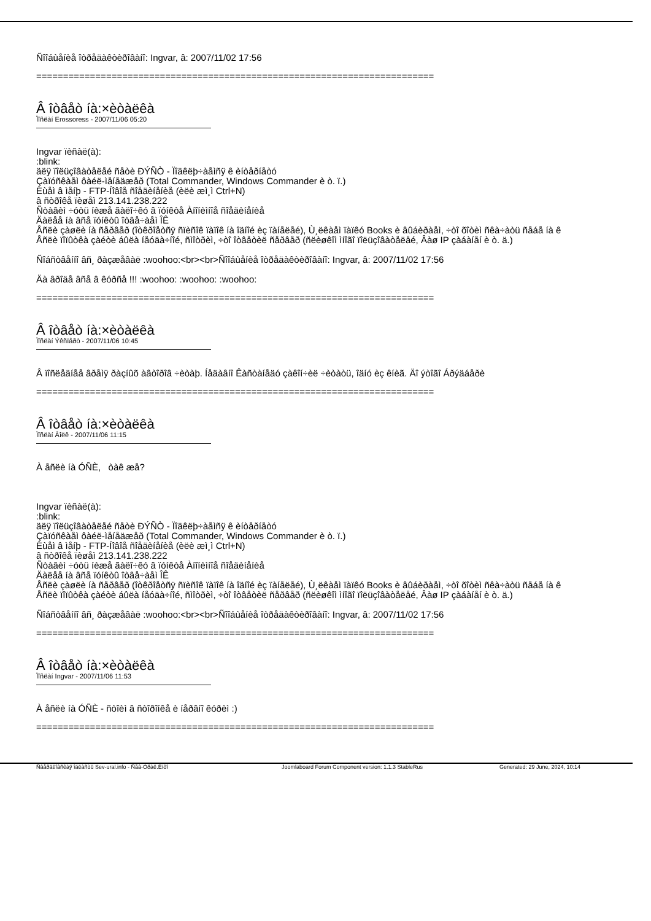Ñîîáùåíèå îòðåäàêòèðîâàíî: Ingvar, â: 2007/11/02 17:56
==========================================================================
Â îòâåò íà:×èòàëêà
Ïîñëàí Erossoress - 2007/11/06 05:20
Ingvar ïèñàë(à):
:blink:
äëÿ ïîëüçîâàòåëåé ñåòè ÐÝÑÒ - Ïîäêëþ÷àåìñÿ ê èíòåðíåòó
Çàïóñêàåì ôàéë-ìåíåäæåð (Total Commander, Windows Commander è ò. ï.)
Èùåì â ìåíþ - FTP-Íîâîå ñîåäèíåíèå (èëè æì¸ì Ctrl+N)
â ñòðîêå ïèøåì 213.141.238.222
Ñòàâèì ÷óòü íèæå ãàëî÷êó â ïóíêòå Àíîíèìíîå ñîåäèíåíèå
Äàëåå íà âñå ïóíêòû îòâå÷àåì ÎÊ
Åñëè çàøëè íà ñåðâåð (îòêðîåòñÿ ñïèñîê ïàïîê íà îäíîé èç ïàíåëåé), Ù¸ëêàåì ïàïêó Books è âûáèðàåì, ÷òî õîòèì ñêà÷àòü ñåáå íà ê
Åñëè ïîïûòêà çàéòè áûëà íåóäà÷íîé, ñìîòðèì, ÷òî îòâåòèë ñåðâåð (ñëèøêîì ìíîãî ïîëüçîâàòåëåé, Âàø IP çàáàíåí è ò. ä.)
Ñîáñòâåííî âñ¸ ðàçæåâàë :woohoo:<br><br>Ñîîáùåíèå îòðåäàêòèðîâàíî: Ingvar, â: 2007/11/02 17:56
Äà âðîäå âñå â êóðñå !!! :woohoo: :woohoo: :woohoo:
==========================================================================
Â îòâåò íà:×èòàëêà
Ïîñëàí Ýêñïåðò - 2007/11/06 10:45
Â ïîñëåäíåå âðåìÿ ðàçíûõ àâòîðîâ ÷èòàþ. Íåäàâíî Êàñòàíåäó çàêîí÷èë ÷èòàòü, îäíó èç êíèã. Äî ýòîãî Áðýäáåðè
==========================================================================
Â îòâåò íà:×èòàëêà
Ïîñëàí Âîëê - 2007/11/06 11:15
À åñëè íà ÓÑÈ, òàê æå?
Ingvar ïèñàë(à):
:blink:
äëÿ ïîëüçîâàòåëåé ñåòè ÐÝÑÒ - Ïîäêëþ÷àåìñÿ ê èíòåðíåòó
Çàïóñêàåì ôàéë-ìåíåäæåð (Total Commander, Windows Commander è ò. ï.)
Èùåì â ìåíþ - FTP-Íîâîå ñîåäèíåíèå (èëè æì¸ì Ctrl+N)
â ñòðîêå ïèøåì 213.141.238.222
Ñòàâèì ÷óòü íèæå ãàëî÷êó â ïóíêòå Àíîíèìíîå ñîåäèíåíèå
Äàëåå íà âñå ïóíêòû îòâå÷àåì ÎÊ
Åñëè çàøëè íà ñåðâåð (îòêðîåòñÿ ñïèñîê ïàïîê íà îäíîé èç ïàíåëåé), Ù¸ëêàåì ïàïêó Books è âûáèðàåì, ÷òî õîòèì ñêà÷àòü ñåáå íà ê
Åñëè ïîïûòêà çàéòè áûëà íåóäà÷íîé, ñìîòðèì, ÷òî îòâåòèë ñåðâåð (ñëèøêîì ìíîãî ïîëüçîâàòåëåé, Âàø IP çàáàíåí è ò. ä.)
Ñîáñòâåííî âñ¸ ðàçæåâàë :woohoo:<br><br>Ñîîáùåíèå îòðåäàêòèðîâàíî: Ingvar, â: 2007/11/02 17:56
==========================================================================
Â îòâåò íà:×èòàëêà
Ïîñëàí Ingvar - 2007/11/06 11:53
À åñëè íà ÓÑÈ - ñòîèì â ñòîðîíêå è íåðâíî êóðèì :)
==========================================================================
Ñâåðäëîâñêàÿ îáëàñòü Sev-ural.info - Ñåâ-Óðàë.Èíôî Joomlaboard Forum Component version: 1.1.3 StableRus Generated: 29 June, 2024, 10:14